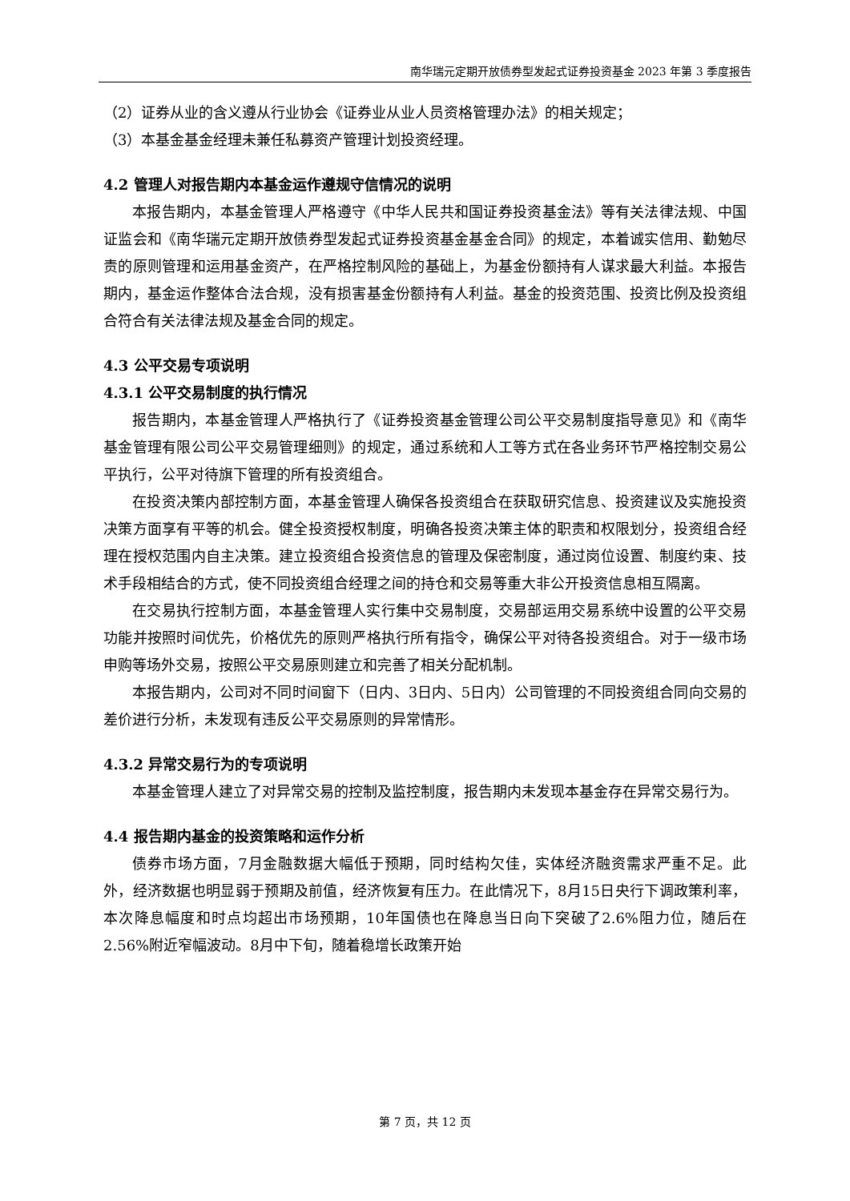南华瑞元定期开放债券型发起式证券投资基金 2023 年第 3 季度报告
（2）证券从业的含义遵从行业协会《证券业从业人员资格管理办法》的相关规定；
（3）本基金基金经理未兼任私募资产管理计划投资经理。
4.2 管理人对报告期内本基金运作遵规守信情况的说明
本报告期内，本基金管理人严格遵守《中华人民共和国证券投资基金法》等有关法律法规、中国证监会和《南华瑞元定期开放债券型发起式证券投资基金基金合同》的规定，本着诚实信用、勤勉尽责的原则管理和运用基金资产，在严格控制风险的基础上，为基金份额持有人谋求最大利益。本报告期内，基金运作整体合法合规，没有损害基金份额持有人利益。基金的投资范围、投资比例及投资组合符合有关法律法规及基金合同的规定。
4.3 公平交易专项说明
4.3.1 公平交易制度的执行情况
报告期内，本基金管理人严格执行了《证券投资基金管理公司公平交易制度指导意见》和《南华基金管理有限公司公平交易管理细则》的规定，通过系统和人工等方式在各业务环节严格控制交易公平执行，公平对待旗下管理的所有投资组合。
在投资决策内部控制方面，本基金管理人确保各投资组合在获取研究信息、投资建议及实施投资决策方面享有平等的机会。健全投资授权制度，明确各投资决策主体的职责和权限划分，投资组合经理在授权范围内自主决策。建立投资组合投资信息的管理及保密制度，通过岗位设置、制度约束、技术手段相结合的方式，使不同投资组合经理之间的持仓和交易等重大非公开投资信息相互隔离。
在交易执行控制方面，本基金管理人实行集中交易制度，交易部运用交易系统中设置的公平交易功能并按照时间优先，价格优先的原则严格执行所有指令，确保公平对待各投资组合。对于一级市场申购等场外交易，按照公平交易原则建立和完善了相关分配机制。
本报告期内，公司对不同时间窗下（日内、3日内、5日内）公司管理的不同投资组合同向交易的差价进行分析，未发现有违反公平交易原则的异常情形。
4.3.2 异常交易行为的专项说明
本基金管理人建立了对异常交易的控制及监控制度，报告期内未发现本基金存在异常交易行为。
4.4 报告期内基金的投资策略和运作分析
债券市场方面，7月金融数据大幅低于预期，同时结构欠佳，实体经济融资需求严重不足。此外，经济数据也明显弱于预期及前值，经济恢复有压力。在此情况下，8月15日央行下调政策利率，本次降息幅度和时点均超出市场预期，10年国债也在降息当日向下突破了2.6%阻力位，随后在2.56%附近窄幅波动。8月中下旬，随着稳增长政策开始
第 7 页，共 12 页